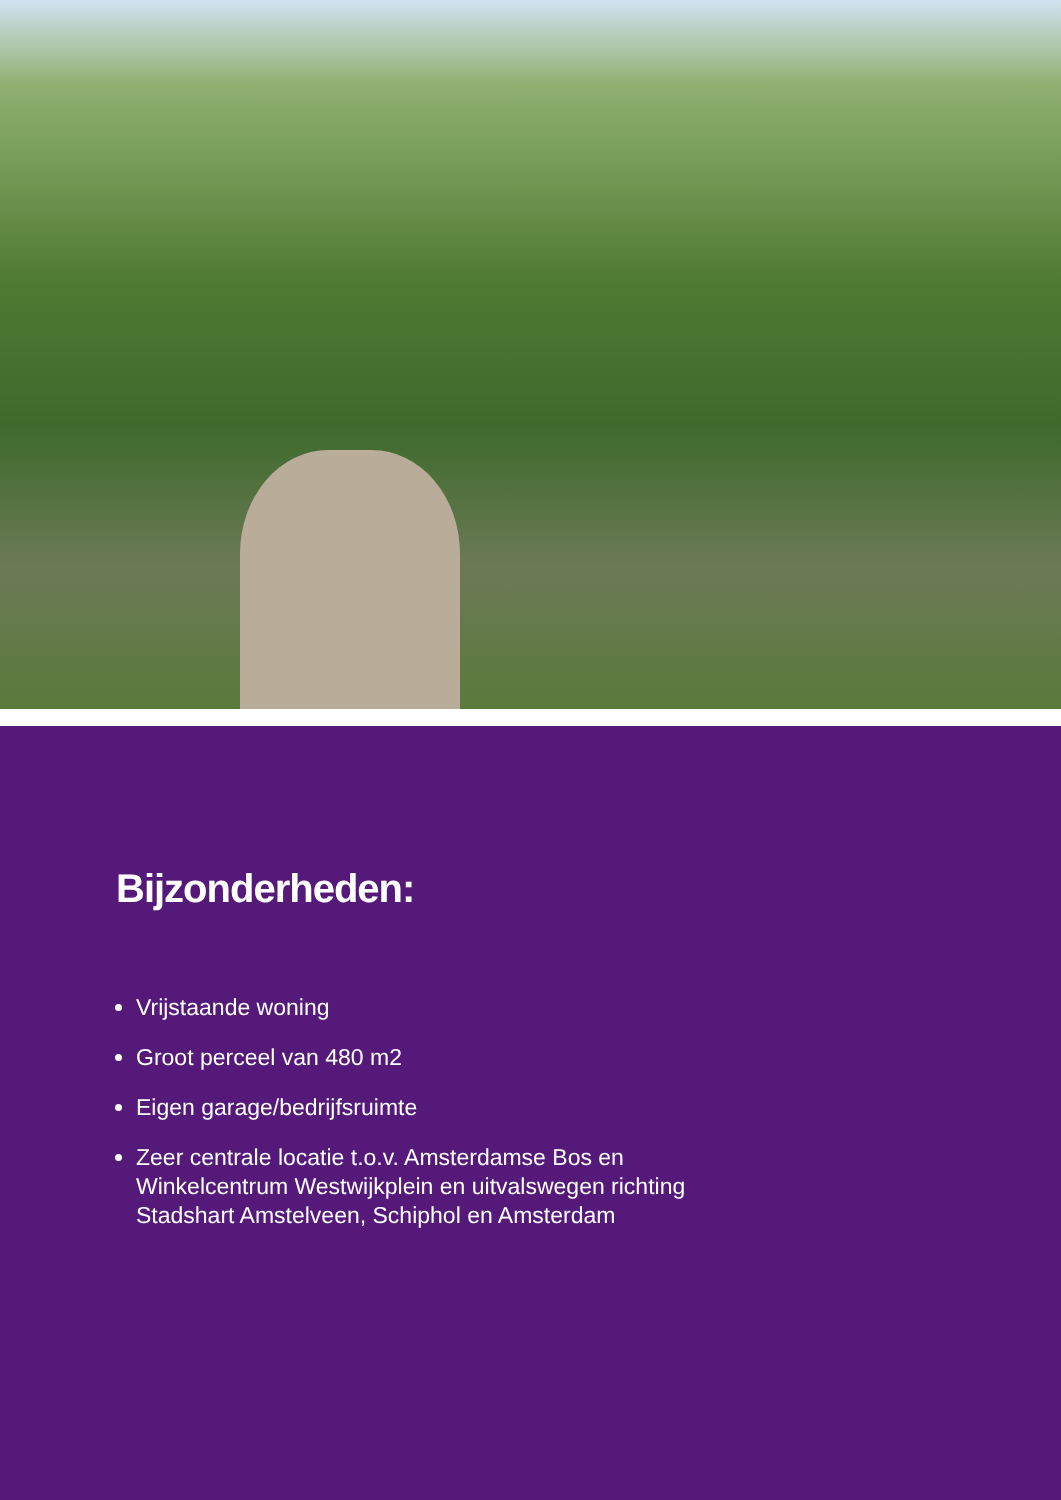Bijzonderheden:
Vrijstaande woning
Groot perceel van 480 m2
Eigen garage/bedrijfsruimte
Zeer centrale locatie t.o.v. Amsterdamse Bos en Winkelcentrum Westwijkplein en uitvalswegen richting Stadshart Amstelveen, Schiphol en Amsterdam